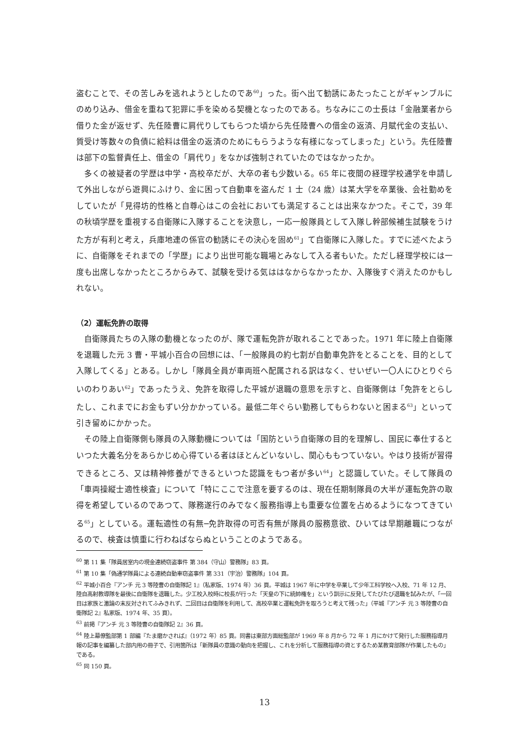盗むことで、その苦しみを逃れようとしたのであ<sup>60</sup>」った。街へ出て勧誘にあたったことがギャンブルにのめり込み、借金を重ねて犯罪に手を染める契機となったのである。ちなみにこの士長は「金融業者から借りた金が返せず、先任陸曹に肩代りしてもらつた頃から先任陸曹への借金の返済、月賦代金の支払い、質受け等数々の負債に給料は借金の返済のためにもらうような有様になってしまった」という。先任陸曹は部下の監督責任上、借金の「肩代り」をなかば強制されていたのではなかったか。
多くの被疑者の学歴は中学・高校卒だが、大卒の者も少数いる。65 年に夜間の経理学校通学を申請して外出しながら遊興にふけり、金に困って自動車を盗んだ 1 士（24 歳）は某大学を卒業後、会社勤めをしていたが「見得坊的性格と自尊心はこの会社においても満足することは出来なかつた。そこで，39 年の秋頃学歴を重視する自衛隊に入隊することを決意し，一応一般隊員として入隊し幹部候補生試験をうけた方が有利と考え，兵庫地連の係官の勧誘にその決心を固め<sup>61</sup>」て自衛隊に入隊した。すでに述べたように、自衛隊をそれまでの「学歴」により出世可能な職場とみなして入る者もいた。ただし経理学校には一度も出席しなかったところからみて、試験を受ける気ははなからなかったか、入隊後すぐ消えたのかもしれない。
（2）運転免許の取得
自衛隊員たちの入隊の動機となったのが、隊で運転免許が取れることであった。1971 年に陸上自衛隊を退職した元 3 曹・平城小百合の回想には、「一般隊員の約七割が自動車免許をとることを、目的として入隊してくる」とある。しかし「隊員全員が車両班へ配属される訳はなく、せいぜい一〇人にひとりぐらいのわりあい<sup>62</sup>」であったうえ、免許を取得した平城が退職の意思を示すと、自衛隊側は「免許をとらしたし、これまでにお金もずい分かかっている。最低二年ぐらい勤務してもらわないと困まる<sup>63</sup>」といって引き留めにかかった。
その陸上自衛隊側も隊員の入隊動機については「国防という自衛隊の目的を理解し、国民に奉仕するといつた大義名分をあらかじめ心得ている者はほとんどいないし、関心ももつていない。やはり技術が習得できるところ、又は精神修養ができるといつた認識をもつ者が多い<sup>64</sup>」と認識していた。そして隊員の「車両操縦士適性検査」について「特にここで注意を要するのは、現在任期制隊員の大半が運転免許の取得を希望しているのであつて、隊務遂行のみでなく服務指導上も重要な位置を占めるようになつてきている<sup>65</sup>」としている。運転適性の有無─免許取得の可否有無が隊員の服務意欲、ひいては早期離職につながるので、検査は慎重に行わねばならぬということのようである。
<sup>60</sup> 第 11 集「隊員居室内の現金連続窃盗事件 第 384（守山）警務隊」83 頁。
<sup>61</sup> 第 10 集「偽通学隊員による連続自動車窃盗事件 第 331（宇治）警務隊」104 頁。
<sup>62</sup> 平城小百合『アンチ 元 3 等陸曹の自衛隊記 1』（私家版、1974 年）36 頁。平城は 1967 年に中学を卒業して少年工科学校へ入校、71 年 12 月、陸自高射教導隊を最後に自衛隊を退職した。少工校入校時に校長が行った「天皇の下に統帥権を」という訓示に反発してたびたび退職を試みたが、「一回目は家族と激論の末反対されてふみきれず、二回目は自衛隊を利用して、高校卒業と運転免許を取ろうと考えて残った」（平城『アンチ 元 3 等陸曹の自衛隊記 2』私家版、1974 年、35 頁）。
<sup>63</sup> 前掲『アンチ 元 3 等陸曹の自衛隊記 2』36 頁。
<sup>64</sup> 陸上幕僚監部第 1 部編『たま磨かされば』（1972 年）85 頁。同書は東部方面総監部が 1969 年 8 月から 72 年 1 月にかけて発行した服務指導月報の記事を編纂した部内用の冊子で、引用箇所は「新隊員の意識の動向を把握し、これを分析して服務指導の資とするため某教育部隊が作業したもの」である。
<sup>65</sup> 同 150 頁。
13